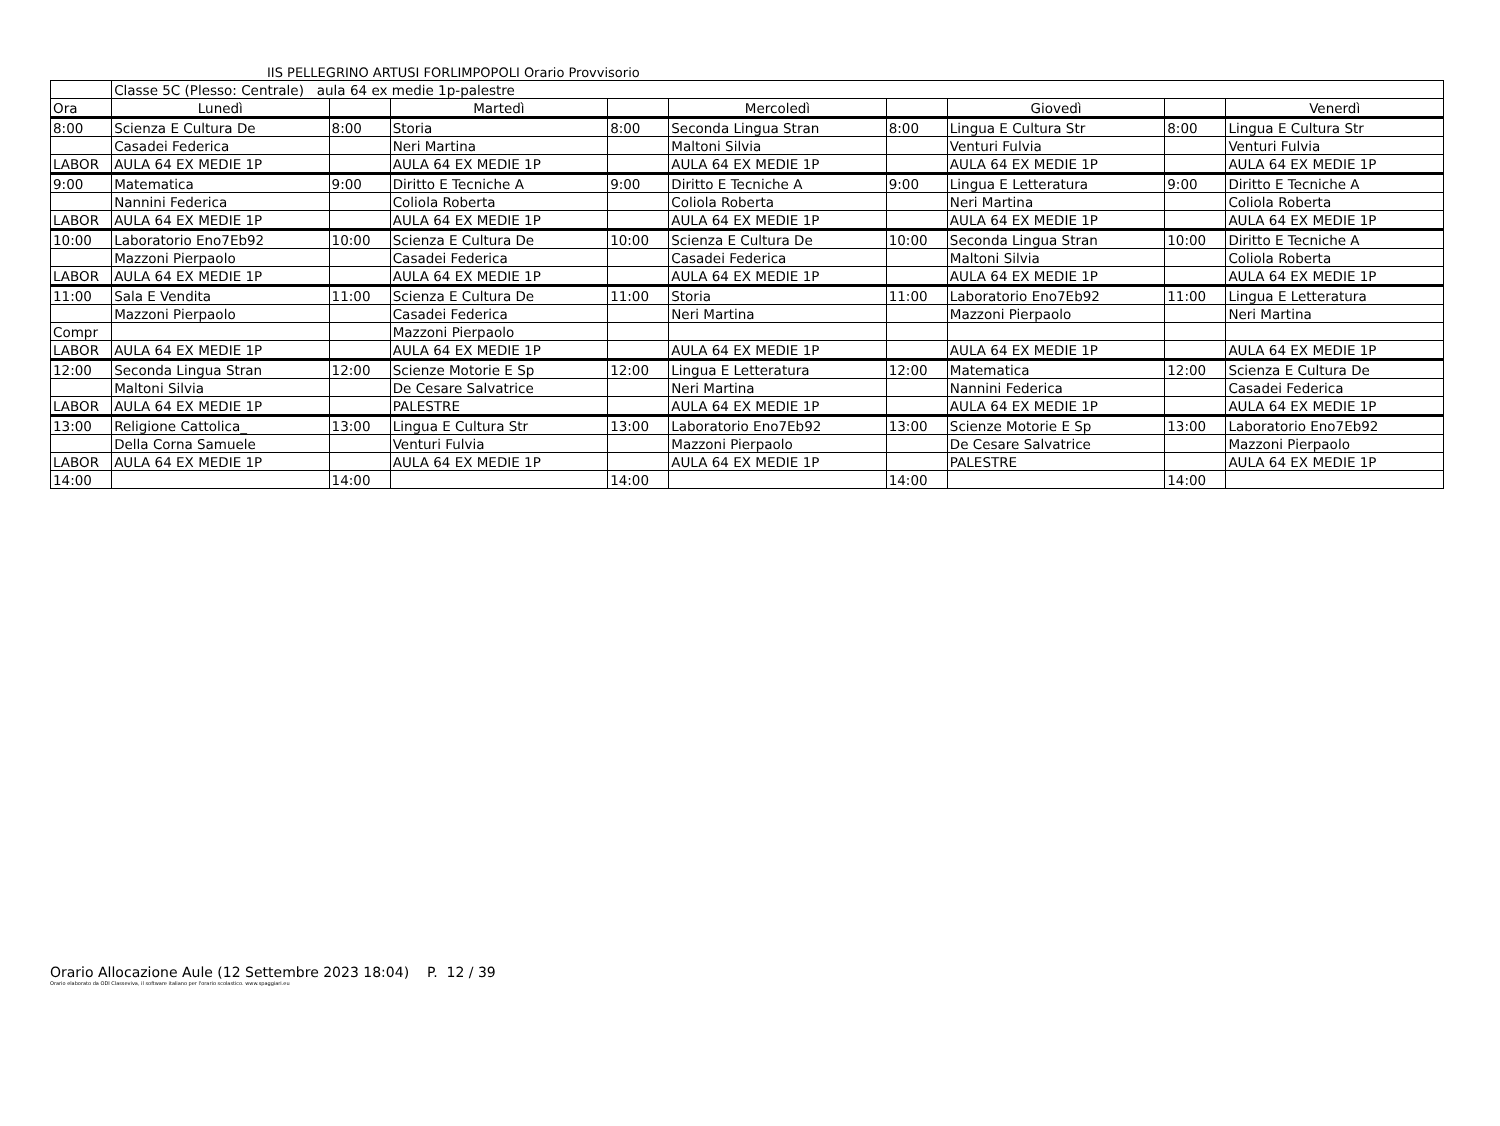IIS PELLEGRINO ARTUSI FORLIMPOPOLI Orario Provvisorio
| | Classe 5C (Plesso: Centrale) aula 64 ex medie 1p-palestre | | | | | | | | |
| Ora | Lunedì | | Martedì | | Mercoledì | | Giovedì | | Venerdì |
| 8:00 | Scienza E Cultura De | 8:00 | Storia | 8:00 | Seconda Lingua Stran | 8:00 | Lingua E Cultura Str | 8:00 | Lingua E Cultura Str |
| | Casadei Federica | | Neri Martina | | Maltoni Silvia | | Venturi Fulvia | | Venturi Fulvia |
| LABOR | AULA 64 EX MEDIE 1P | | AULA 64 EX MEDIE 1P | | AULA 64 EX MEDIE 1P | | AULA 64 EX MEDIE 1P | | AULA 64 EX MEDIE 1P |
| 9:00 | Matematica | 9:00 | Diritto E Tecniche A | 9:00 | Diritto E Tecniche A | 9:00 | Lingua E Letteratura | 9:00 | Diritto E Tecniche A |
| | Nannini Federica | | Coliola Roberta | | Coliola Roberta | | Neri Martina | | Coliola Roberta |
| LABOR | AULA 64 EX MEDIE 1P | | AULA 64 EX MEDIE 1P | | AULA 64 EX MEDIE 1P | | AULA 64 EX MEDIE 1P | | AULA 64 EX MEDIE 1P |
| 10:00 | Laboratorio Eno7Eb92 | 10:00 | Scienza E Cultura De | 10:00 | Scienza E Cultura De | 10:00 | Seconda Lingua Stran | 10:00 | Diritto E Tecniche A |
| | Mazzoni Pierpaolo | | Casadei Federica | | Casadei Federica | | Maltoni Silvia | | Coliola Roberta |
| LABOR | AULA 64 EX MEDIE 1P | | AULA 64 EX MEDIE 1P | | AULA 64 EX MEDIE 1P | | AULA 64 EX MEDIE 1P | | AULA 64 EX MEDIE 1P |
| 11:00 | Sala E Vendita | 11:00 | Scienza E Cultura De | 11:00 | Storia | 11:00 | Laboratorio Eno7Eb92 | 11:00 | Lingua E Letteratura |
| | Mazzoni Pierpaolo | | Casadei Federica | | Neri Martina | | Mazzoni Pierpaolo | | Neri Martina |
| Compr | | | Mazzoni Pierpaolo | | | | | | |
| LABOR | AULA 64 EX MEDIE 1P | | AULA 64 EX MEDIE 1P | | AULA 64 EX MEDIE 1P | | AULA 64 EX MEDIE 1P | | AULA 64 EX MEDIE 1P |
| 12:00 | Seconda Lingua Stran | 12:00 | Scienze Motorie E Sp | 12:00 | Lingua E Letteratura | 12:00 | Matematica | 12:00 | Scienza E Cultura De |
| | Maltoni Silvia | | De Cesare Salvatrice | | Neri Martina | | Nannini Federica | | Casadei Federica |
| LABOR | AULA 64 EX MEDIE 1P | | PALESTRE | | AULA 64 EX MEDIE 1P | | AULA 64 EX MEDIE 1P | | AULA 64 EX MEDIE 1P |
| 13:00 | Religione Cattolica_ | 13:00 | Lingua E Cultura Str | 13:00 | Laboratorio Eno7Eb92 | 13:00 | Scienze Motorie E Sp | 13:00 | Laboratorio Eno7Eb92 |
| | Della Corna Samuele | | Venturi Fulvia | | Mazzoni Pierpaolo | | De Cesare Salvatrice | | Mazzoni Pierpaolo |
| LABOR | AULA 64 EX MEDIE 1P | | AULA 64 EX MEDIE 1P | | AULA 64 EX MEDIE 1P | | PALESTRE | | AULA 64 EX MEDIE 1P |
| 14:00 | | 14:00 | | 14:00 | | 14:00 | | 14:00 | |
Orario Allocazione Aule (12 Settembre 2023 18:04) P. 12 / 39
Orario elaborato da ODI Classeviva, il software italiano per l'orario scolastico. www.spaggiari.eu